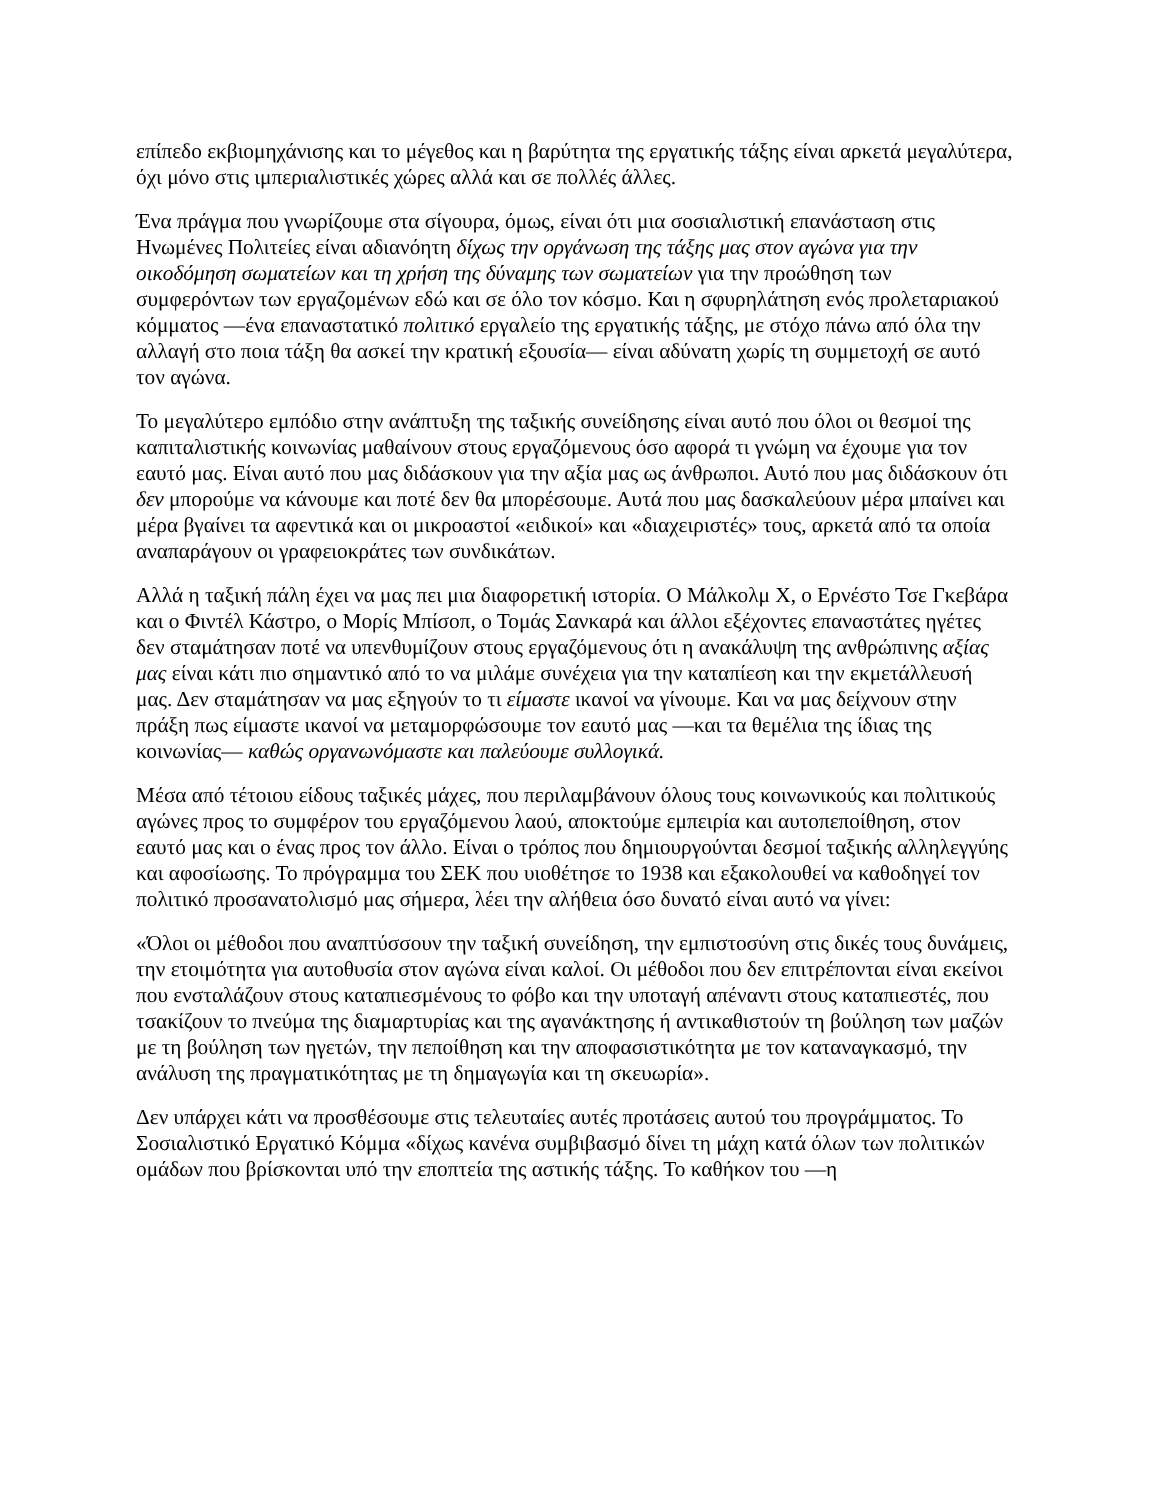επίπεδο εκβιομηχάνισης και το μέγεθος και η βαρύτητα της εργατικής τάξης είναι αρκετά μεγαλύτερα, όχι μόνο στις ιμπεριαλιστικές χώρες αλλά και σε πολλές άλλες.
Ένα πράγμα που γνωρίζουμε στα σίγουρα, όμως, είναι ότι μια σοσιαλιστική επανάσταση στις Ηνωμένες Πολιτείες είναι αδιανόητη δίχως την οργάνωση της τάξης μας στον αγώνα για την οικοδόμηση σωματείων και τη χρήση της δύναμης των σωματείων για την προώθηση των συμφερόντων των εργαζομένων εδώ και σε όλο τον κόσμο. Και η σφυρηλάτηση ενός προλεταριακού κόμματος —ένα επαναστατικό πολιτικό εργαλείο της εργατικής τάξης, με στόχο πάνω από όλα την αλλαγή στο ποια τάξη θα ασκεί την κρατική εξουσία— είναι αδύνατη χωρίς τη συμμετοχή σε αυτό τον αγώνα.
Το μεγαλύτερο εμπόδιο στην ανάπτυξη της ταξικής συνείδησης είναι αυτό που όλοι οι θεσμοί της καπιταλιστικής κοινωνίας μαθαίνουν στους εργαζόμενους όσο αφορά τι γνώμη να έχουμε για τον εαυτό μας. Είναι αυτό που μας διδάσκουν για την αξία μας ως άνθρωποι. Αυτό που μας διδάσκουν ότι δεν μπορούμε να κάνουμε και ποτέ δεν θα μπορέσουμε. Αυτά που μας δασκαλεύουν μέρα μπαίνει και μέρα βγαίνει τα αφεντικά και οι μικροαστοί «ειδικοί» και «διαχειριστές» τους, αρκετά από τα οποία αναπαράγουν οι γραφειοκράτες των συνδικάτων.
Αλλά η ταξική πάλη έχει να μας πει μια διαφορετική ιστορία. Ο Μάλκολμ Χ, ο Ερνέστο Τσε Γκεβάρα και ο Φιντέλ Κάστρο, ο Μορίς Μπίσοπ, ο Τομάς Σανκαρά και άλλοι εξέχοντες επαναστάτες ηγέτες δεν σταμάτησαν ποτέ να υπενθυμίζουν στους εργαζόμενους ότι η ανακάλυψη της ανθρώπινης αξίας μας είναι κάτι πιο σημαντικό από το να μιλάμε συνέχεια για την καταπίεση και την εκμετάλλευσή μας. Δεν σταμάτησαν να μας εξηγούν το τι είμαστε ικανοί να γίνουμε. Και να μας δείχνουν στην πράξη πως είμαστε ικανοί να μεταμορφώσουμε τον εαυτό μας —και τα θεμέλια της ίδιας της κοινωνίας— καθώς οργανωνόμαστε και παλεύουμε συλλογικά.
Μέσα από τέτοιου είδους ταξικές μάχες, που περιλαμβάνουν όλους τους κοινωνικούς και πολιτικούς αγώνες προς το συμφέρον του εργαζόμενου λαού, αποκτούμε εμπειρία και αυτοπεποίθηση, στον εαυτό μας και ο ένας προς τον άλλο. Είναι ο τρόπος που δημιουργούνται δεσμοί ταξικής αλληλεγγύης και αφοσίωσης. Το πρόγραμμα του ΣΕΚ που υιοθέτησε το 1938 και εξακολουθεί να καθοδηγεί τον πολιτικό προσανατολισμό μας σήμερα, λέει την αλήθεια όσο δυνατό είναι αυτό να γίνει:
«Όλοι οι μέθοδοι που αναπτύσσουν την ταξική συνείδηση, την εμπιστοσύνη στις δικές τους δυνάμεις, την ετοιμότητα για αυτοθυσία στον αγώνα είναι καλοί. Οι μέθοδοι που δεν επιτρέπονται είναι εκείνοι που ενσταλάζουν στους καταπιεσμένους το φόβο και την υποταγή απέναντι στους καταπιεστές, που τσακίζουν το πνεύμα της διαμαρτυρίας και της αγανάκτησης ή αντικαθιστούν τη βούληση των μαζών με τη βούληση των ηγετών, την πεποίθηση και την αποφασιστικότητα με τον καταναγκασμό, την ανάλυση της πραγματικότητας με τη δημαγωγία και τη σκευωρία».
Δεν υπάρχει κάτι να προσθέσουμε στις τελευταίες αυτές προτάσεις αυτού του προγράμματος. Το Σοσιαλιστικό Εργατικό Κόμμα «δίχως κανένα συμβιβασμό δίνει τη μάχη κατά όλων των πολιτικών ομάδων που βρίσκονται υπό την εποπτεία της αστικής τάξης. Το καθήκον του —η